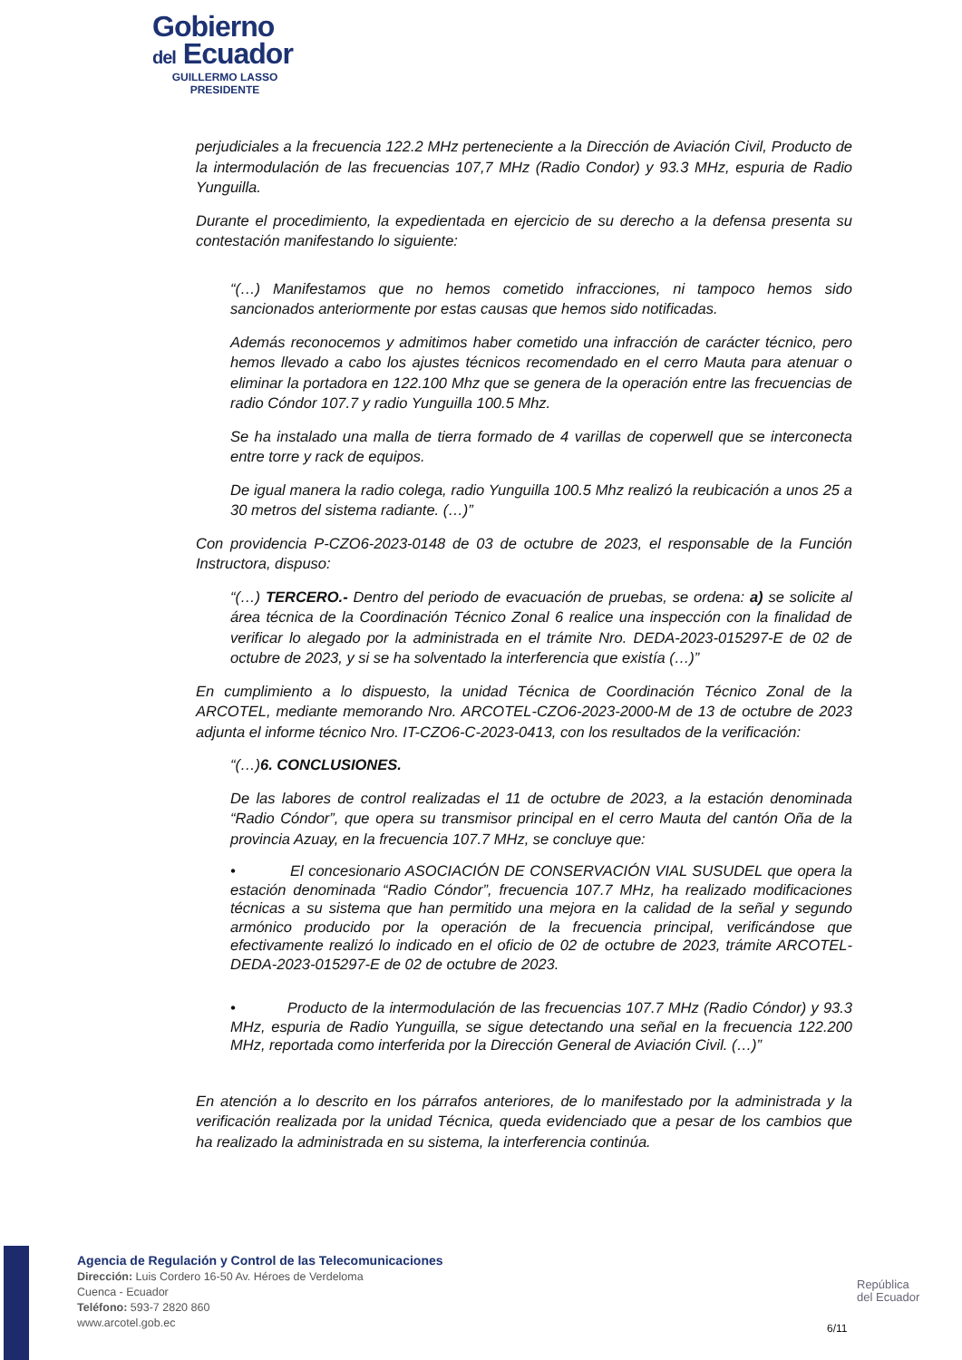Gobierno
del Ecuador
GUILLERMO LASSO
PRESIDENTE
perjudiciales a la frecuencia 122.2 MHz perteneciente a la Dirección de Aviación Civil, Producto de la intermodulación de las frecuencias 107,7 MHz (Radio Condor) y 93.3 MHz, espuria de Radio Yunguilla.
Durante el procedimiento, la expedientada en ejercicio de su derecho a la defensa presenta su contestación manifestando lo siguiente:
“(…) Manifestamos que no hemos cometido infracciones, ni tampoco hemos sido sancionados anteriormente por estas causas que hemos sido notificadas.
Además reconocemos y admitimos haber cometido una infracción de carácter técnico, pero hemos llevado a cabo los ajustes técnicos recomendado en el cerro Mauta para atenuar o eliminar la portadora en 122.100 Mhz que se genera de la operación entre las frecuencias de radio Cóndor 107.7 y radio Yunguilla 100.5 Mhz.
Se ha instalado una malla de tierra formado de 4 varillas de coperwell que se interconecta entre torre y rack de equipos.
De igual manera la radio colega, radio Yunguilla 100.5 Mhz realizó la reubicación a unos 25 a 30 metros del sistema radiante. (…)”
Con providencia P-CZO6-2023-0148 de 03 de octubre de 2023, el responsable de la Función Instructora, dispuso:
“(…) TERCERO.- Dentro del periodo de evacuación de pruebas, se ordena: a) se solicite al área técnica de la Coordinación Técnico Zonal 6 realice una inspección con la finalidad de verificar lo alegado por la administrada en el trámite Nro. DEDA-2023-015297-E de 02 de octubre de 2023, y si se ha solventado la interferencia que existía (…)”
En cumplimiento a lo dispuesto, la unidad Técnica de Coordinación Técnico Zonal de la ARCOTEL, mediante memorando Nro. ARCOTEL-CZO6-2023-2000-M de 13 de octubre de 2023 adjunta el informe técnico Nro. IT-CZO6-C-2023-0413, con los resultados de la verificación:
“(…)6. CONCLUSIONES.
De las labores de control realizadas el 11 de octubre de 2023, a la estación denominada “Radio Cóndor”, que opera su transmisor principal en el cerro Mauta del cantón Oña de la provincia Azuay, en la frecuencia 107.7 MHz, se concluye que:
• El concesionario ASOCIACIÓN DE CONSERVACIÓN VIAL SUSUDEL que opera la estación denominada “Radio Cóndor”, frecuencia 107.7 MHz, ha realizado modificaciones técnicas a su sistema que han permitido una mejora en la calidad de la señal y segundo armónico producido por la operación de la frecuencia principal, verificándose que efectivamente realizó lo indicado en el oficio de 02 de octubre de 2023, trámite ARCOTEL-DEDA-2023-015297-E de 02 de octubre de 2023.
• Producto de la intermodulación de las frecuencias 107.7 MHz (Radio Cóndor) y 93.3 MHz, espuria de Radio Yunguilla, se sigue detectando una señal en la frecuencia 122.200 MHz, reportada como interferida por la Dirección General de Aviación Civil. (…)”
En atención a lo descrito en los párrafos anteriores, de lo manifestado por la administrada y la verificación realizada por la unidad Técnica, queda evidenciado que a pesar de los cambios que ha realizado la administrada en su sistema, la interferencia continúa.
Agencia de Regulación y Control de las Telecomunicaciones
Dirección: Luis Cordero 16-50 Av. Héroes de Verdeloma
Cuenca - Ecuador
Teléfono: 593-7 2820 860
www.arcotel.gob.ec
República
del Ecuador
6/11